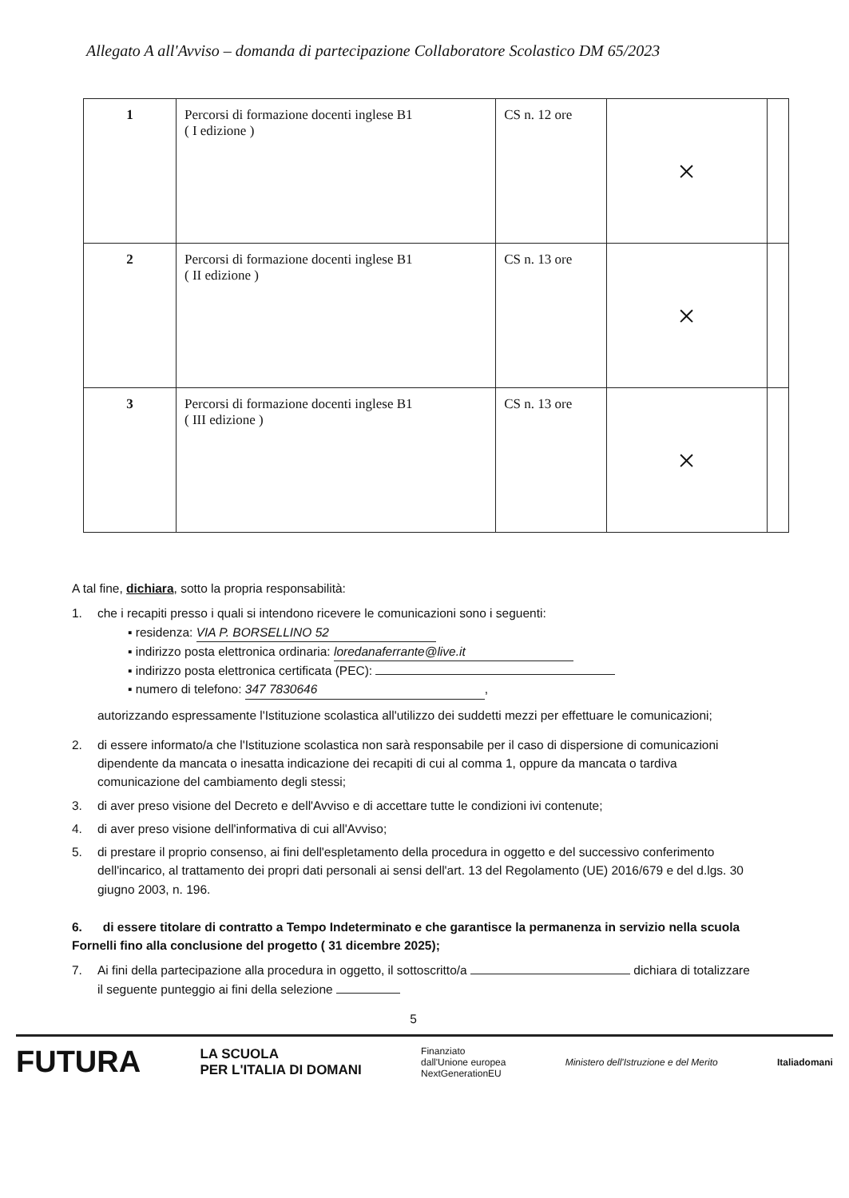Allegato A all'Avviso – domanda di partecipazione Collaboratore Scolastico DM 65/2023
| 1 | Percorsi di formazione docenti inglese B1 ( I edizione ) | CS n. 12 ore | × | |
| 2 | Percorsi di formazione docenti inglese B1 ( II edizione ) | CS n. 13 ore | × | |
| 3 | Percorsi di formazione docenti inglese B1 ( III edizione ) | CS n. 13 ore | × | |
A tal fine, dichiara, sotto la propria responsabilità:
1. che i recapiti presso i quali si intendono ricevere le comunicazioni sono i seguenti:
▪ residenza: VIA P. BORSELLINO 52
▪ indirizzo posta elettronica ordinaria: loredanaferrante@live.it
▪ indirizzo posta elettronica certificata (PEC):
▪ numero di telefono: 347 7830646,
autorizzando espressamente l'Istituzione scolastica all'utilizzo dei suddetti mezzi per effettuare le comunicazioni;
2. di essere informato/a che l'Istituzione scolastica non sarà responsabile per il caso di dispersione di comunicazioni dipendente da mancata o inesatta indicazione dei recapiti di cui al comma 1, oppure da mancata o tardiva comunicazione del cambiamento degli stessi;
3. di aver preso visione del Decreto e dell'Avviso e di accettare tutte le condizioni ivi contenute;
4. di aver preso visione dell'informativa di cui all'Avviso;
5. di prestare il proprio consenso, ai fini dell'espletamento della procedura in oggetto e del successivo conferimento dell'incarico, al trattamento dei propri dati personali ai sensi dell'art. 13 del Regolamento (UE) 2016/679 e del d.lgs. 30 giugno 2003, n. 196.
6. di essere titolare di contratto a Tempo Indeterminato e che garantisce la permanenza in servizio nella scuola Fornelli fino alla conclusione del progetto ( 31 dicembre 2025);
7. Ai fini della partecipazione alla procedura in oggetto, il sottoscritto/a dichiara di totalizzare il seguente punteggio ai fini della selezione
5
FUTURA LA SCUOLA
PER L'ITALIA DI DOMANI Finanziato
dall'Unione europea
NextGenerationEU Ministero dell'Istruzione e del Merito Italiadomani